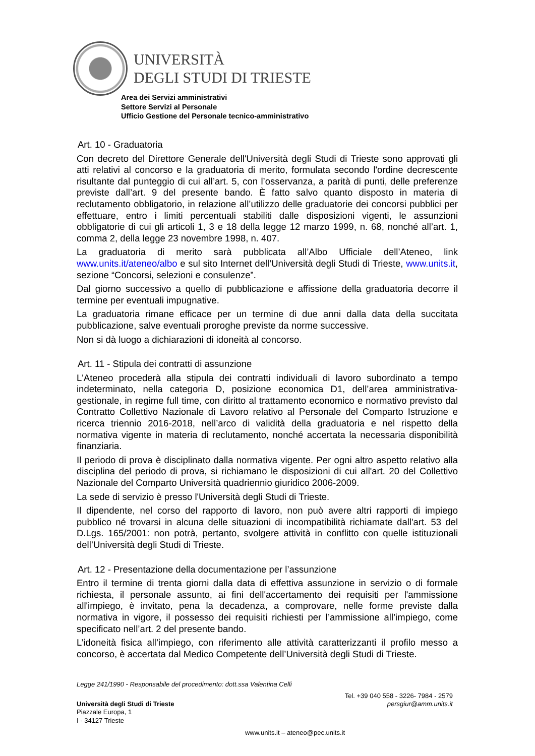UNIVERSITÀ
DEGLI STUDI DI TRIESTE
Area dei Servizi amministrativi
Settore Servizi al Personale
Ufficio Gestione del Personale tecnico-amministrativo
Art. 10 - Graduatoria
Con decreto del Direttore Generale dell'Università degli Studi di Trieste sono approvati gli atti relativi al concorso e la graduatoria di merito, formulata secondo l'ordine decrescente risultante dal punteggio di cui all’art. 5, con l’osservanza, a parità di punti, delle preferenze previste dall’art. 9 del presente bando. È fatto salvo quanto disposto in materia di reclutamento obbligatorio, in relazione all’utilizzo delle graduatorie dei concorsi pubblici per effettuare, entro i limiti percentuali stabiliti dalle disposizioni vigenti, le assunzioni obbligatorie di cui gli articoli 1, 3 e 18 della legge 12 marzo 1999, n. 68, nonché all’art. 1, comma 2, della legge 23 novembre 1998, n. 407.
La graduatoria di merito sarà pubblicata all’Albo Ufficiale dell’Ateneo, link www.units.it/ateneo/albo e sul sito Internet dell’Università degli Studi di Trieste, www.units.it, sezione “Concorsi, selezioni e consulenze”.
Dal giorno successivo a quello di pubblicazione e affissione della graduatoria decorre il termine per eventuali impugnative.
La graduatoria rimane efficace per un termine di due anni dalla data della succitata pubblicazione, salve eventuali proroghe previste da norme successive.
Non si dà luogo a dichiarazioni di idoneità al concorso.
Art. 11 - Stipula dei contratti di assunzione
L'Ateneo procederà alla stipula dei contratti individuali di lavoro subordinato a tempo indeterminato, nella categoria D, posizione economica D1, dell’area amministrativa-gestionale, in regime full time, con diritto al trattamento economico e normativo previsto dal Contratto Collettivo Nazionale di Lavoro relativo al Personale del Comparto Istruzione e ricerca triennio 2016-2018, nell’arco di validità della graduatoria e nel rispetto della normativa vigente in materia di reclutamento, nonché accertata la necessaria disponibilità finanziaria.
Il periodo di prova è disciplinato dalla normativa vigente. Per ogni altro aspetto relativo alla disciplina del periodo di prova, si richiamano le disposizioni di cui all'art. 20 del Collettivo Nazionale del Comparto Università quadriennio giuridico 2006-2009.
La sede di servizio è presso l'Università degli Studi di Trieste.
Il dipendente, nel corso del rapporto di lavoro, non può avere altri rapporti di impiego pubblico né trovarsi in alcuna delle situazioni di incompatibilità richiamate dall'art. 53 del D.Lgs. 165/2001: non potrà, pertanto, svolgere attività in conflitto con quelle istituzionali dell’Università degli Studi di Trieste.
Art. 12 - Presentazione della documentazione per l’assunzione
Entro il termine di trenta giorni dalla data di effettiva assunzione in servizio o di formale richiesta, il personale assunto, ai fini dell'accertamento dei requisiti per l'ammissione all'impiego, è invitato, pena la decadenza, a comprovare, nelle forme previste dalla normativa in vigore, il possesso dei requisiti richiesti per l’ammissione all’impiego, come specificato nell’art. 2 del presente bando.
L’idoneità fisica all’impiego, con riferimento alle attività caratterizzanti il profilo messo a concorso, è accertata dal Medico Competente dell’Università degli Studi di Trieste.
Legge 241/1990 - Responsabile del procedimento: dott.ssa Valentina Celli
Università degli Studi di Trieste
Piazzale Europa, 1
I - 34127 Trieste
Tel. +39 040 558 - 3226- 7984 - 2579
persgiur@amm.units.it
www.units.it – ateneo@pec.units.it